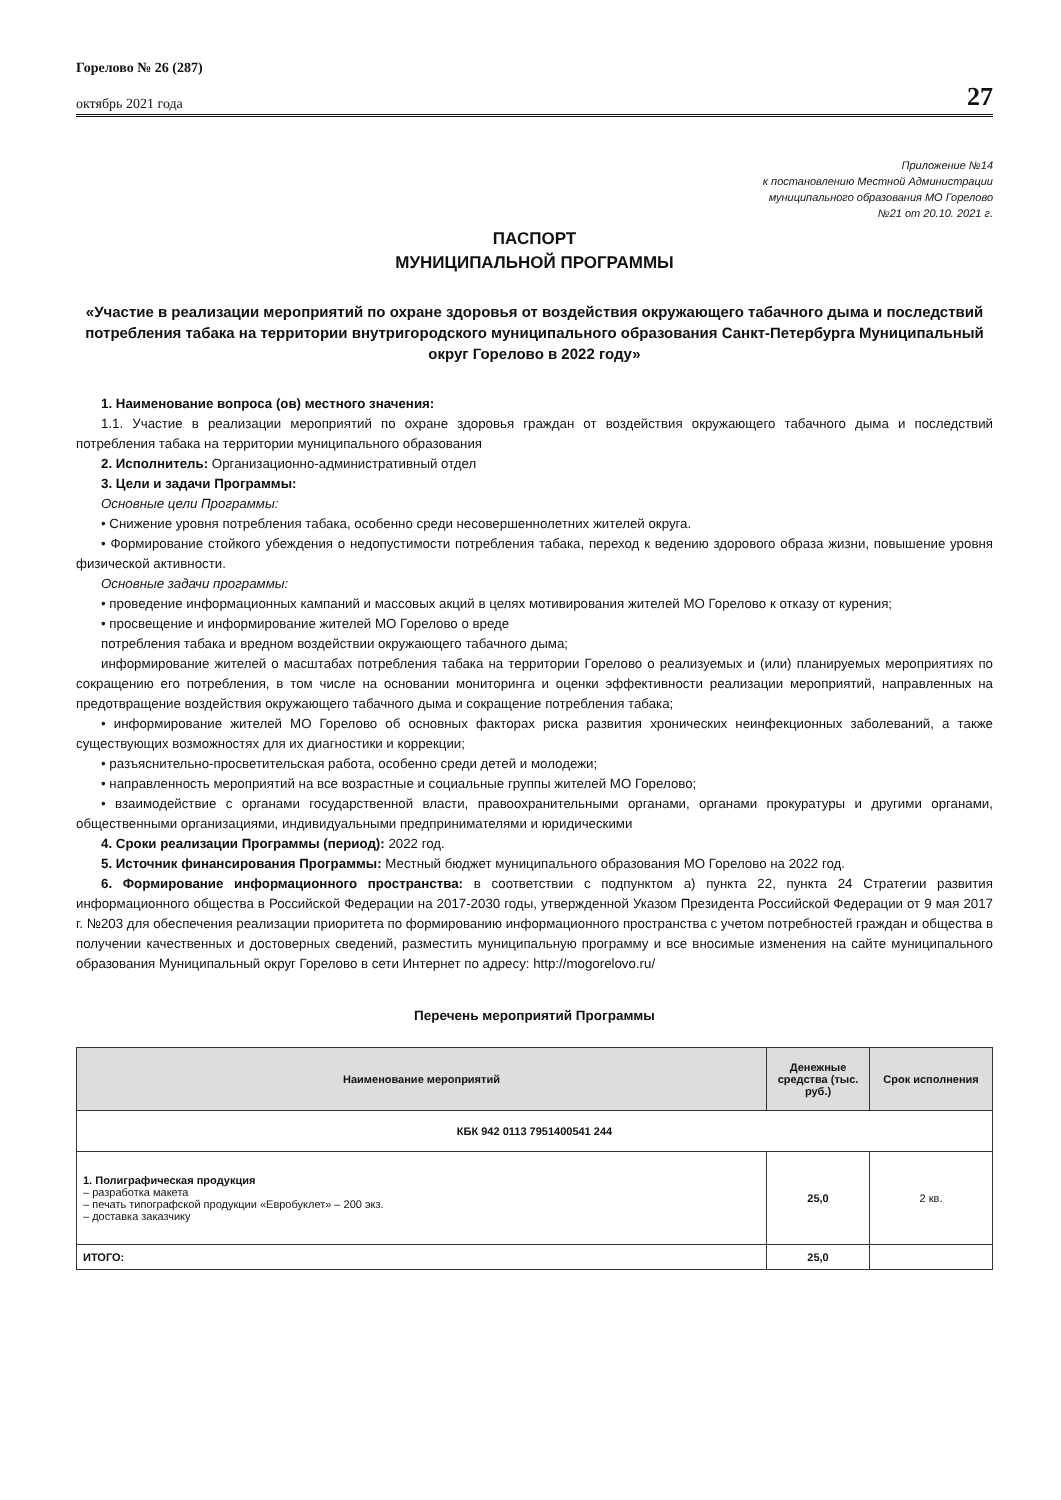Горелово № 26 (287)
октябрь 2021 года
27
Приложение №14
к постановлению Местной Администрации
муниципального образования МО Горелово
№21 от 20.10. 2021 г.
ПАСПОРТ
МУНИЦИПАЛЬНОЙ ПРОГРАММЫ
«Участие в реализации мероприятий по охране здоровья от воздействия окружающего табачного дыма и последствий потребления табака на территории внутригородского муниципального образования Санкт-Петербурга Муниципальный округ Горелово в 2022 году»
1. Наименование вопроса (ов) местного значения:
1.1. Участие в реализации мероприятий по охране здоровья граждан от воздействия окружающего табачного дыма и последствий потребления табака на территории муниципального образования
2. Исполнитель: Организационно-административный отдел
3. Цели и задачи Программы:
Основные цели Программы:
• Снижение уровня потребления табака, особенно среди несовершеннолетних жителей округа.
• Формирование стойкого убеждения о недопустимости потребления табака, переход к ведению здорового образа жизни, повышение уровня физической активности.
Основные задачи программы:
• проведение информационных кампаний и массовых акций в целях мотивирования жителей МО Горелово к отказу от курения;
• просвещение и информирование жителей МО Горелово о вреде
потребления табака и вредном воздействии окружающего табачного дыма;
информирование жителей о масштабах потребления табака на территории Горелово о реализуемых и (или) планируемых мероприятиях по сокращению его потребления, в том числе на основании мониторинга и оценки эффективности реализации мероприятий, направленных на предотвращение воздействия окружающего табачного дыма и сокращение потребления табака;
• информирование жителей МО Горелово об основных факторах риска развития хронических неинфекционных заболеваний, а также существующих возможностях для их диагностики и коррекции;
• разъяснительно-просветительская работа, особенно среди детей и молодежи;
• направленность мероприятий на все возрастные и социальные группы жителей МО Горелово;
• взаимодействие с органами государственной власти, правоохранительными органами, органами прокуратуры и другими органами, общественными организациями, индивидуальными предпринимателями и юридическими
4. Сроки реализации Программы (период): 2022 год.
5. Источник финансирования Программы: Местный бюджет муниципального образования МО Горелово на 2022 год.
6. Формирование информационного пространства: в соответствии с подпунктом а) пункта 22, пункта 24 Стратегии развития информационного общества в Российской Федерации на 2017-2030 годы, утвержденной Указом Президента Российской Федерации от 9 мая 2017 г. №203 для обеспечения реализации приоритета по формированию информационного пространства с учетом потребностей граждан и общества в получении качественных и достоверных сведений, разместить муниципальную программу и все вносимые изменения на сайте муниципального образования Муниципальный округ Горелово в сети Интернет по адресу: http://mogorelovo.ru/
Перечень мероприятий Программы
| Наименование мероприятий | Денежные средства (тыс. руб.) | Срок исполнения |
| --- | --- | --- |
| КБК 942 0113 7951400541 244 | | |
| 1. Полиграфическая продукция – разработка макета – печать типографской продукции «Евробуклет» – 200 экз. – доставка заказчику | 25,0 | 2 кв. |
| ИТОГО: | 25,0 | |